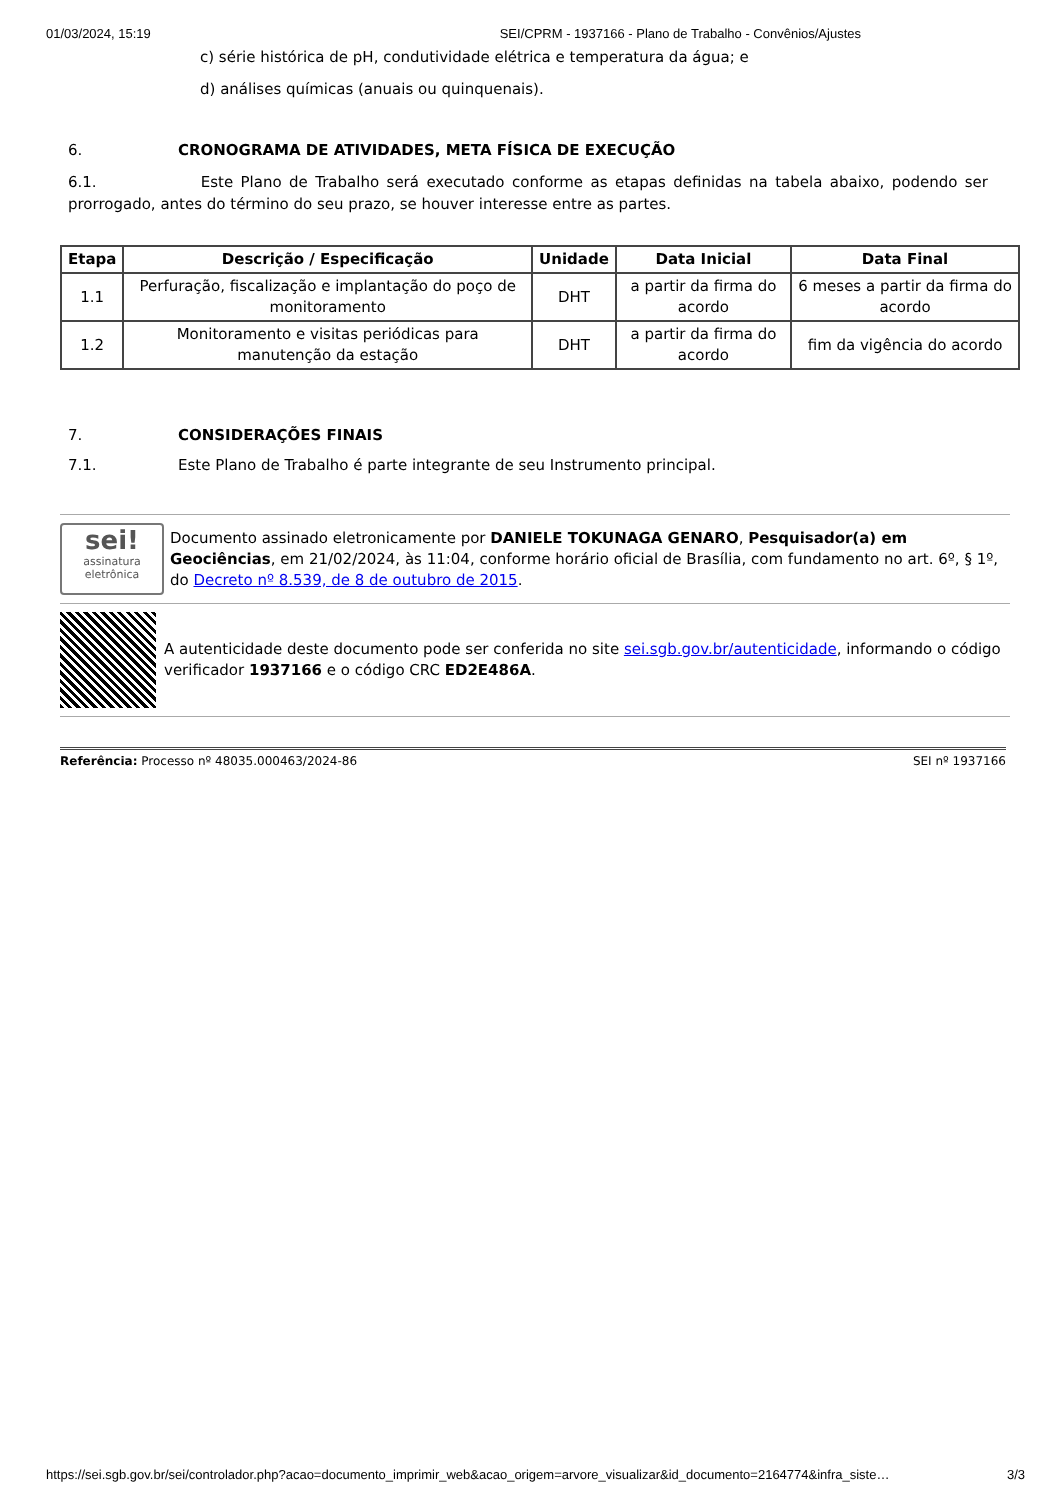01/03/2024, 15:19 SEI/CPRM - 1937166 - Plano de Trabalho - Convênios/Ajustes
c) série histórica de pH, condutividade elétrica e temperatura da água; e
d) análises químicas (anuais ou quinquenais).
6. CRONOGRAMA DE ATIVIDADES, META FÍSICA DE EXECUÇÃO
6.1. Este Plano de Trabalho será executado conforme as etapas definidas na tabela abaixo, podendo ser prorrogado, antes do término do seu prazo, se houver interesse entre as partes.
| Etapa | Descrição / Especificação | Unidade | Data Inicial | Data Final |
| --- | --- | --- | --- | --- |
| 1.1 | Perfuração, fiscalização e implantação do poço de monitoramento | DHT | a partir da firma do acordo | 6 meses a partir da firma do acordo |
| 1.2 | Monitoramento e visitas periódicas para manutenção da estação | DHT | a partir da firma do acordo | fim da vigência do acordo |
7. CONSIDERAÇÕES FINAIS
7.1. Este Plano de Trabalho é parte integrante de seu Instrumento principal.
sei!
assinatura eletrônica
Documento assinado eletronicamente por DANIELE TOKUNAGA GENARO, Pesquisador(a) em Geociências, em 21/02/2024, às 11:04, conforme horário oficial de Brasília, com fundamento no art. 6º, § 1º, do Decreto nº 8.539, de 8 de outubro de 2015.
A autenticidade deste documento pode ser conferida no site sei.sgb.gov.br/autenticidade, informando o código verificador 1937166 e o código CRC ED2E486A.
Referência: Processo nº 48035.000463/2024-86 SEI nº 1937166
https://sei.sgb.gov.br/sei/controlador.php?acao=documento_imprimir_web&acao_origem=arvore_visualizar&id_documento=2164774&infra_siste… 3/3